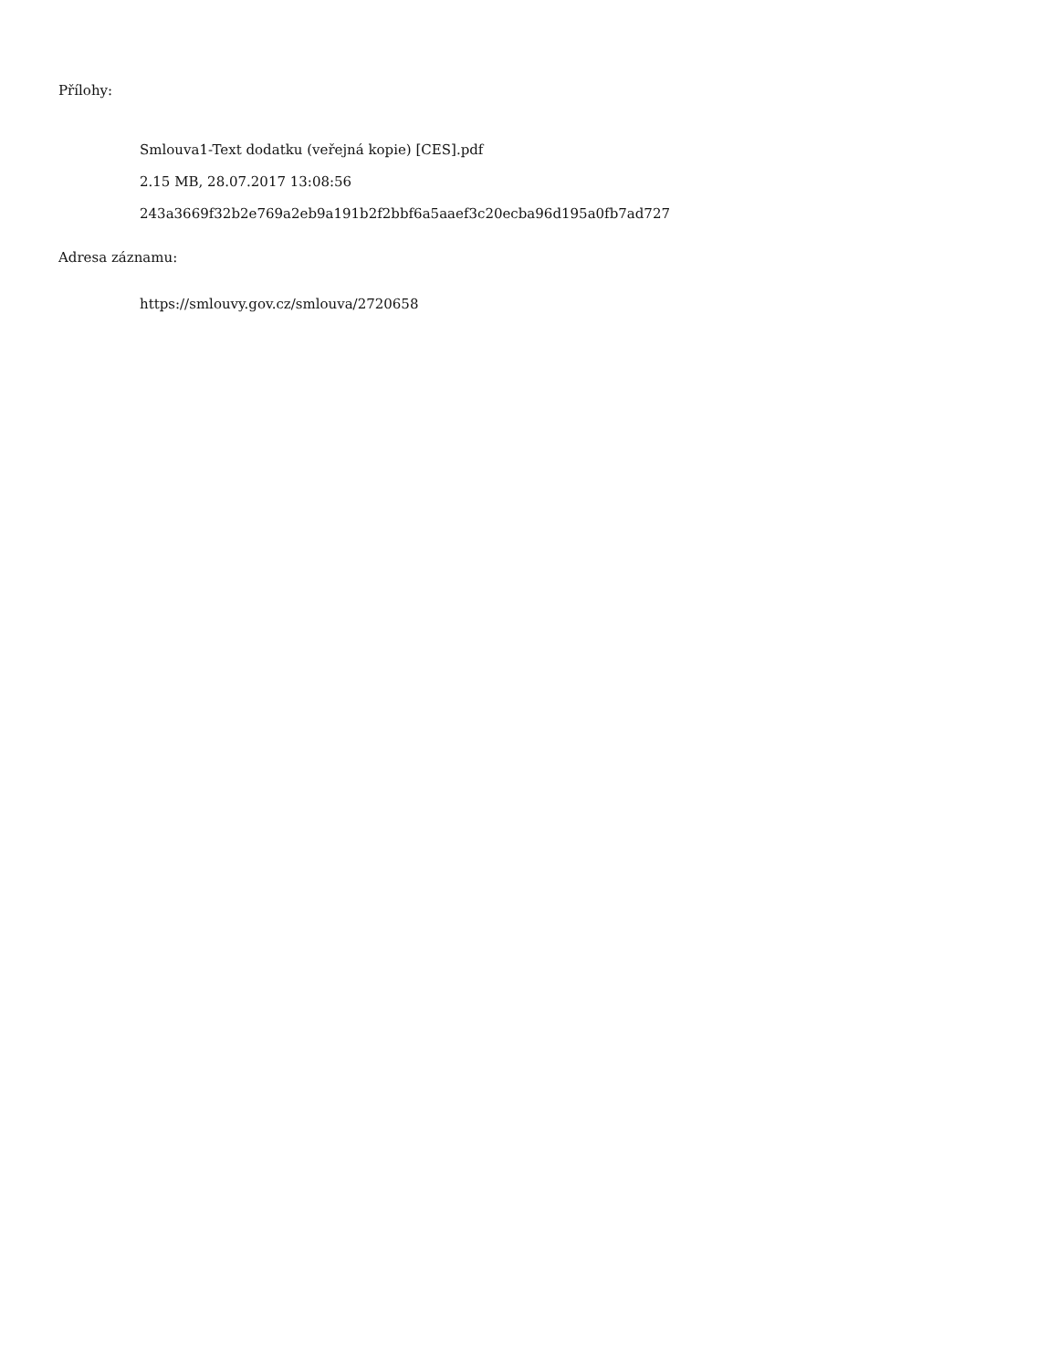Přílohy:
Smlouva1-Text dodatku (veřejná kopie) [CES].pdf
2.15 MB, 28.07.2017 13:08:56
243a3669f32b2e769a2eb9a191b2f2bbf6a5aaef3c20ecba96d195a0fb7ad727
Adresa záznamu:
https://smlouvy.gov.cz/smlouva/2720658